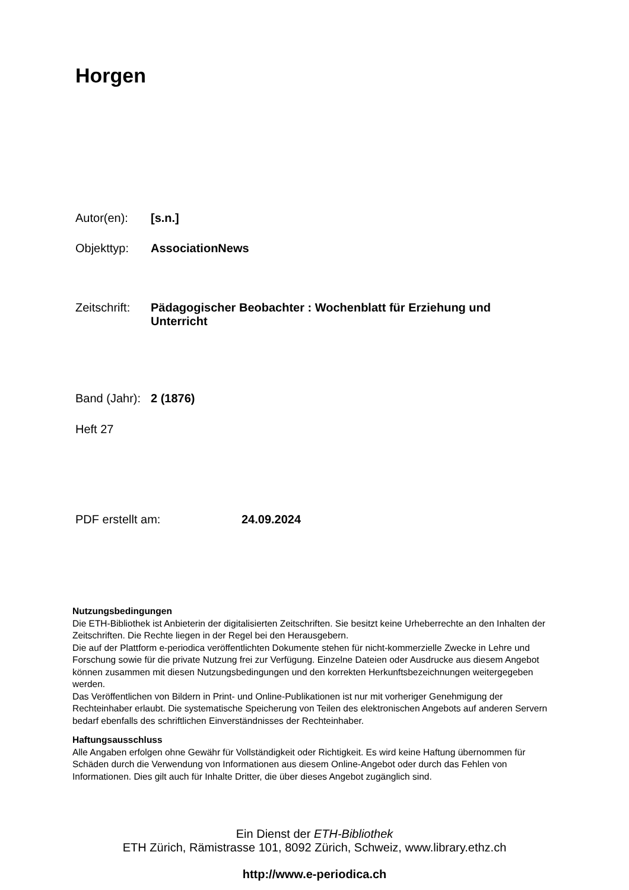Horgen
Autor(en): [s.n.]
Objekttyp: AssociationNews
Zeitschrift: Pädagogischer Beobachter : Wochenblatt für Erziehung und Unterricht
Band (Jahr): 2 (1876)
Heft 27
PDF erstellt am: 24.09.2024
Nutzungsbedingungen
Die ETH-Bibliothek ist Anbieterin der digitalisierten Zeitschriften. Sie besitzt keine Urheberrechte an den Inhalten der Zeitschriften. Die Rechte liegen in der Regel bei den Herausgebern.
Die auf der Plattform e-periodica veröffentlichten Dokumente stehen für nicht-kommerzielle Zwecke in Lehre und Forschung sowie für die private Nutzung frei zur Verfügung. Einzelne Dateien oder Ausdrucke aus diesem Angebot können zusammen mit diesen Nutzungsbedingungen und den korrekten Herkunftsbezeichnungen weitergegeben werden.
Das Veröffentlichen von Bildern in Print- und Online-Publikationen ist nur mit vorheriger Genehmigung der Rechteinhaber erlaubt. Die systematische Speicherung von Teilen des elektronischen Angebots auf anderen Servern bedarf ebenfalls des schriftlichen Einverständnisses der Rechteinhaber.
Haftungsausschluss
Alle Angaben erfolgen ohne Gewähr für Vollständigkeit oder Richtigkeit. Es wird keine Haftung übernommen für Schäden durch die Verwendung von Informationen aus diesem Online-Angebot oder durch das Fehlen von Informationen. Dies gilt auch für Inhalte Dritter, die über dieses Angebot zugänglich sind.
Ein Dienst der ETH-Bibliothek
ETH Zürich, Rämistrasse 101, 8092 Zürich, Schweiz, www.library.ethz.ch
http://www.e-periodica.ch